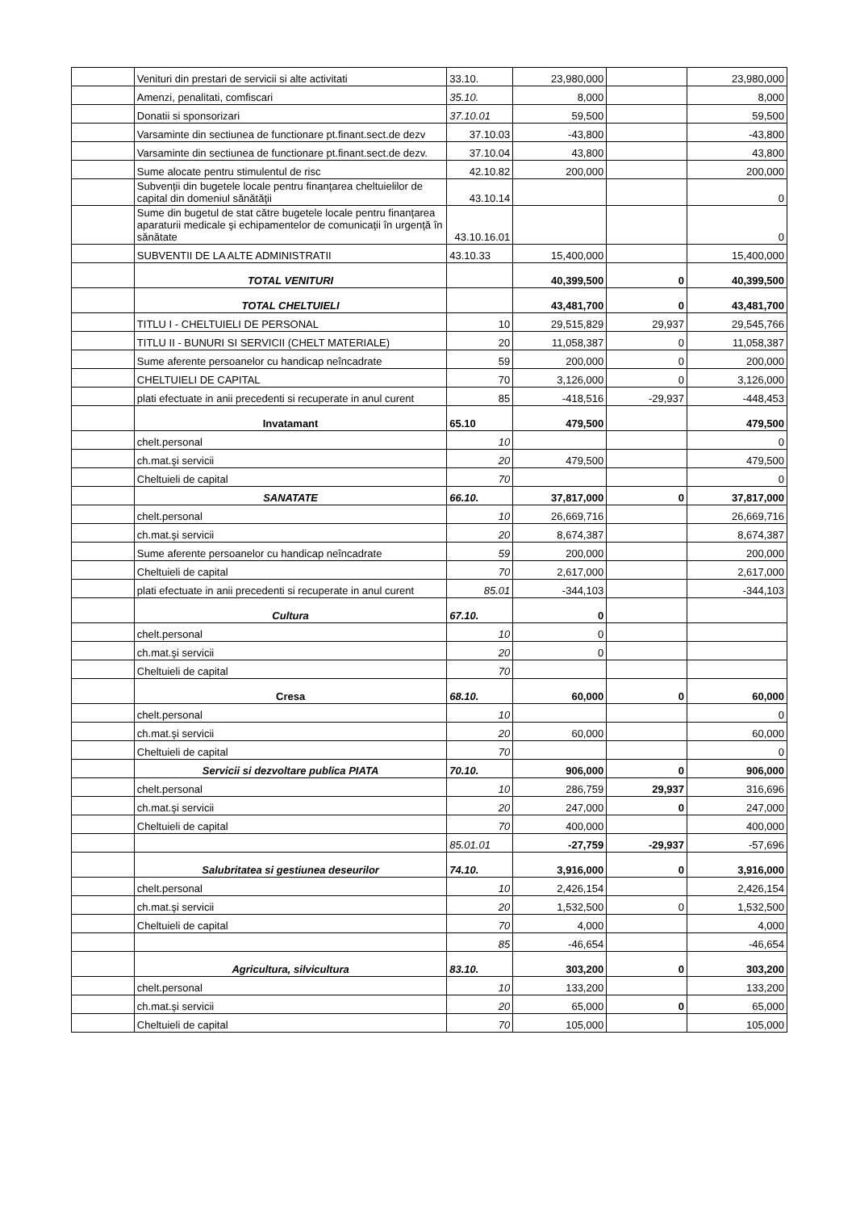| | Venituri din prestari de servicii si alte activitati | 33.10. | 23,980,000 | | 23,980,000 |
| | Amenzi, penalitati, comfiscari | 35.10. | 8,000 | | 8,000 |
| | Donatii si sponsorizari | 37.10.01 | 59,500 | | 59,500 |
| | Varsaminte din sectiunea de functionare pt.finant.sect.de dezv | 37.10.03 | -43,800 | | -43,800 |
| | Varsaminte din sectiunea de functionare pt.finant.sect.de dezv. | 37.10.04 | 43,800 | | 43,800 |
| | Sume alocate pentru stimulentul de risc | 42.10.82 | 200,000 | | 200,000 |
| | Subvenţii din bugetele locale pentru finanţarea cheltuielilor de capital din domeniul sănătăţii | 43.10.14 | | | 0 |
| | Sume din bugetul de stat către bugetele locale pentru finanţarea aparaturii medicale şi echipamentelor de comunicaţii în urgenţă în sănătate | 43.10.16.01 | | | 0 |
| | SUBVENTII DE LA ALTE ADMINISTRATII | 43.10.33 | 15,400,000 | | 15,400,000 |
| | TOTAL VENITURI | | 40,399,500 | 0 | 40,399,500 |
| | TOTAL CHELTUIELI | | 43,481,700 | 0 | 43,481,700 |
| | TITLU I - CHELTUIELI DE PERSONAL | 10 | 29,515,829 | 29,937 | 29,545,766 |
| | TITLU II - BUNURI SI SERVICII (CHELT MATERIALE) | 20 | 11,058,387 | 0 | 11,058,387 |
| | Sume aferente persoanelor cu handicap neîncadrate | 59 | 200,000 | 0 | 200,000 |
| | CHELTUIELI DE CAPITAL | 70 | 3,126,000 | 0 | 3,126,000 |
| | plati efectuate in anii precedenti si recuperate in anul curent | 85 | -418,516 | -29,937 | -448,453 |
| | Invatamant | 65.10 | 479,500 | | 479,500 |
| | chelt.personal | 10 | | | 0 |
| | ch.mat.şi servicii | 20 | 479,500 | | 479,500 |
| | Cheltuieli de capital | 70 | | | 0 |
| | SANATATE | 66.10. | 37,817,000 | 0 | 37,817,000 |
| | chelt.personal | 10 | 26,669,716 | | 26,669,716 |
| | ch.mat.şi servicii | 20 | 8,674,387 | | 8,674,387 |
| | Sume aferente persoanelor cu handicap neîncadrate | 59 | 200,000 | | 200,000 |
| | Cheltuieli de capital | 70 | 2,617,000 | | 2,617,000 |
| | plati efectuate in anii precedenti si recuperate in anul curent | 85.01 | -344,103 | | -344,103 |
| | Cultura | 67.10. | 0 | | |
| | chelt.personal | 10 | 0 | | |
| | ch.mat.şi servicii | 20 | 0 | | |
| | Cheltuieli de capital | 70 | | | |
| | Cresa | 68.10. | 60,000 | 0 | 60,000 |
| | chelt.personal | 10 | | | 0 |
| | ch.mat.şi servicii | 20 | 60,000 | | 60,000 |
| | Cheltuieli de capital | 70 | | | 0 |
| | Servicii si dezvoltare publica PIATA | 70.10. | 906,000 | 0 | 906,000 |
| | chelt.personal | 10 | 286,759 | 29,937 | 316,696 |
| | ch.mat.şi servicii | 20 | 247,000 | 0 | 247,000 |
| | Cheltuieli de capital | 70 | 400,000 | | 400,000 |
| | | 85.01.01 | -27,759 | -29,937 | -57,696 |
| | Salubritatea si gestiunea deseurilor | 74.10. | 3,916,000 | 0 | 3,916,000 |
| | chelt.personal | 10 | 2,426,154 | | 2,426,154 |
| | ch.mat.şi servicii | 20 | 1,532,500 | 0 | 1,532,500 |
| | Cheltuieli de capital | 70 | 4,000 | | 4,000 |
| | | 85 | -46,654 | | -46,654 |
| | Agricultura, silvicultura | 83.10. | 303,200 | 0 | 303,200 |
| | chelt.personal | 10 | 133,200 | | 133,200 |
| | ch.mat.şi servicii | 20 | 65,000 | 0 | 65,000 |
| | Cheltuieli de capital | 70 | 105,000 | | 105,000 |